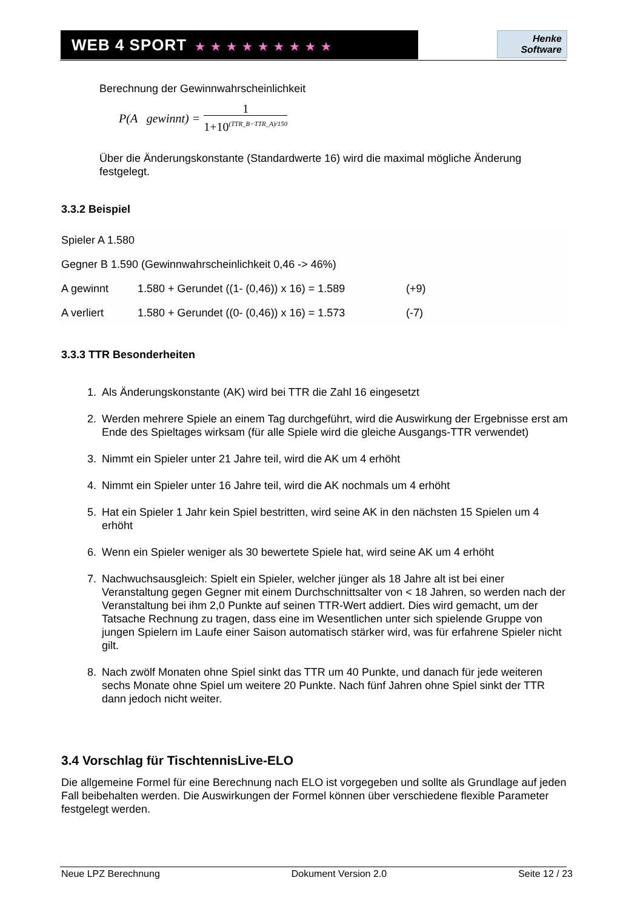WEB 4 SPORT ★★★★★★★★★
Henke
Software
Berechnung der Gewinnwahrscheinlichkeit
P(A gewinnt) = 1
1+10<sup>(TTR_B−TTR_A)/150</sup>
Über die Änderungskonstante (Standardwerte 16) wird die maximal mögliche Änderung festgelegt.
3.3.2 Beispiel
| Spieler A 1.580 | | |
| Gegner B 1.590 (Gewinnwahrscheinlichkeit 0,46 -> 46%) | | |
| A gewinnt | 1.580 + Gerundet ((1- (0,46)) x 16) = 1.589 | (+9) |
| A verliert | 1.580 + Gerundet ((0- (0,46)) x 16) = 1.573 | (-7) |
3.3.3 TTR Besonderheiten
1. Als Änderungskonstante (AK) wird bei TTR die Zahl 16 eingesetzt
2. Werden mehrere Spiele an einem Tag durchgeführt, wird die Auswirkung der Ergebnisse erst am Ende des Spieltages wirksam (für alle Spiele wird die gleiche Ausgangs-TTR verwendet)
3. Nimmt ein Spieler unter 21 Jahre teil, wird die AK um 4 erhöht
4. Nimmt ein Spieler unter 16 Jahre teil, wird die AK nochmals um 4 erhöht
5. Hat ein Spieler 1 Jahr kein Spiel bestritten, wird seine AK in den nächsten 15 Spielen um 4 erhöht
6. Wenn ein Spieler weniger als 30 bewertete Spiele hat, wird seine AK um 4 erhöht
7. Nachwuchsausgleich: Spielt ein Spieler, welcher jünger als 18 Jahre alt ist bei einer Veranstaltung gegen Gegner mit einem Durchschnittsalter von < 18 Jahren, so werden nach der Veranstaltung bei ihm 2,0 Punkte auf seinen TTR-Wert addiert. Dies wird gemacht, um der Tatsache Rechnung zu tragen, dass eine im Wesentlichen unter sich spielende Gruppe von jungen Spielern im Laufe einer Saison automatisch stärker wird, was für erfahrene Spieler nicht gilt.
8. Nach zwölf Monaten ohne Spiel sinkt das TTR um 40 Punkte, und danach für jede weiteren sechs Monate ohne Spiel um weitere 20 Punkte. Nach fünf Jahren ohne Spiel sinkt der TTR dann jedoch nicht weiter.
3.4 Vorschlag für TischtennisLive-ELO
Die allgemeine Formel für eine Berechnung nach ELO ist vorgegeben und sollte als Grundlage auf jeden Fall beibehalten werden. Die Auswirkungen der Formel können über verschiedene flexible Parameter festgelegt werden.
Neue LPZ Berechnung Dokument Version 2.0 Seite 12 / 23